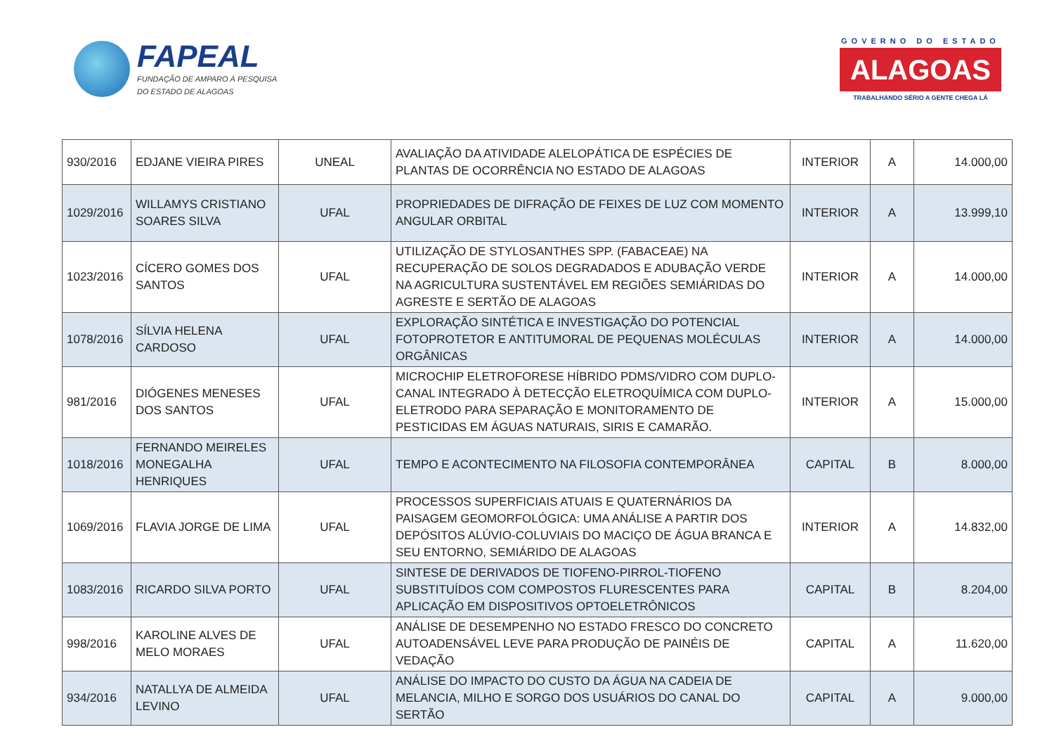FAPEAL
FUNDAÇÃO DE AMPARO À PESQUISA
DO ESTADO DE ALAGOAS
GOVERNO DO ESTADO
ALAGOAS
TRABALHANDO SÉRIO A GENTE CHEGA LÁ
| 930/2016 | EDJANE VIEIRA PIRES | UNEAL | AVALIAÇÃO DA ATIVIDADE ALELOPÁTICA DE ESPÉCIES DE PLANTAS DE OCORRÊNCIA NO ESTADO DE ALAGOAS | INTERIOR | A | 14.000,00 |
| 1029/2016 | WILLAMYS CRISTIANO SOARES SILVA | UFAL | PROPRIEDADES DE DIFRAÇÃO DE FEIXES DE LUZ COM MOMENTO ANGULAR ORBITAL | INTERIOR | A | 13.999,10 |
| 1023/2016 | CÍCERO GOMES DOS SANTOS | UFAL | UTILIZAÇÃO DE STYLOSANTHES SPP. (FABACEAE) NA RECUPERAÇÃO DE SOLOS DEGRADADOS E ADUBAÇÃO VERDE NA AGRICULTURA SUSTENTÁVEL EM REGIÕES SEMIÁRIDAS DO AGRESTE E SERTÃO DE ALAGOAS | INTERIOR | A | 14.000,00 |
| 1078/2016 | SÍLVIA HELENA CARDOSO | UFAL | EXPLORAÇÃO SINTÉTICA E INVESTIGAÇÃO DO POTENCIAL FOTOPROTETOR E ANTITUMORAL DE PEQUENAS MOLÉCULAS ORGÂNICAS | INTERIOR | A | 14.000,00 |
| 981/2016 | DIÓGENES MENESES DOS SANTOS | UFAL | MICROCHIP ELETROFORESE HÍBRIDO PDMS/VIDRO COM DUPLO-CANAL INTEGRADO À DETECÇÃO ELETROQUÍMICA COM DUPLO-ELETRODO PARA SEPARAÇÃO E MONITORAMENTO DE PESTICIDAS EM ÁGUAS NATURAIS, SIRIS E CAMARÃO. | INTERIOR | A | 15.000,00 |
| 1018/2016 | FERNANDO MEIRELES MONEGALHA HENRIQUES | UFAL | TEMPO E ACONTECIMENTO NA FILOSOFIA CONTEMPORÂNEA | CAPITAL | B | 8.000,00 |
| 1069/2016 | FLAVIA JORGE DE LIMA | UFAL | PROCESSOS SUPERFICIAIS ATUAIS E QUATERNÁRIOS DA PAISAGEM GEOMORFOLÓGICA: UMA ANÁLISE A PARTIR DOS DEPÓSITOS ALÚVIO-COLUVIAIS DO MACIÇO DE ÁGUA BRANCA E SEU ENTORNO, SEMIÁRIDO DE ALAGOAS | INTERIOR | A | 14.832,00 |
| 1083/2016 | RICARDO SILVA PORTO | UFAL | SINTESE DE DERIVADOS DE TIOFENO-PIRROL-TIOFENO SUBSTITUÍDOS COM COMPOSTOS FLURESCENTES PARA APLICAÇÃO EM DISPOSITIVOS OPTOELETRÔNICOS | CAPITAL | B | 8.204,00 |
| 998/2016 | KAROLINE ALVES DE MELO MORAES | UFAL | ANÁLISE DE DESEMPENHO NO ESTADO FRESCO DO CONCRETO AUTOADENSÁVEL LEVE PARA PRODUÇÃO DE PAINÉIS DE VEDAÇÃO | CAPITAL | A | 11.620,00 |
| 934/2016 | NATALLYA DE ALMEIDA LEVINO | UFAL | ANÁLISE DO IMPACTO DO CUSTO DA ÁGUA NA CADEIA DE MELANCIA, MILHO E SORGO DOS USUÁRIOS DO CANAL DO SERTÃO | CAPITAL | A | 9.000,00 |